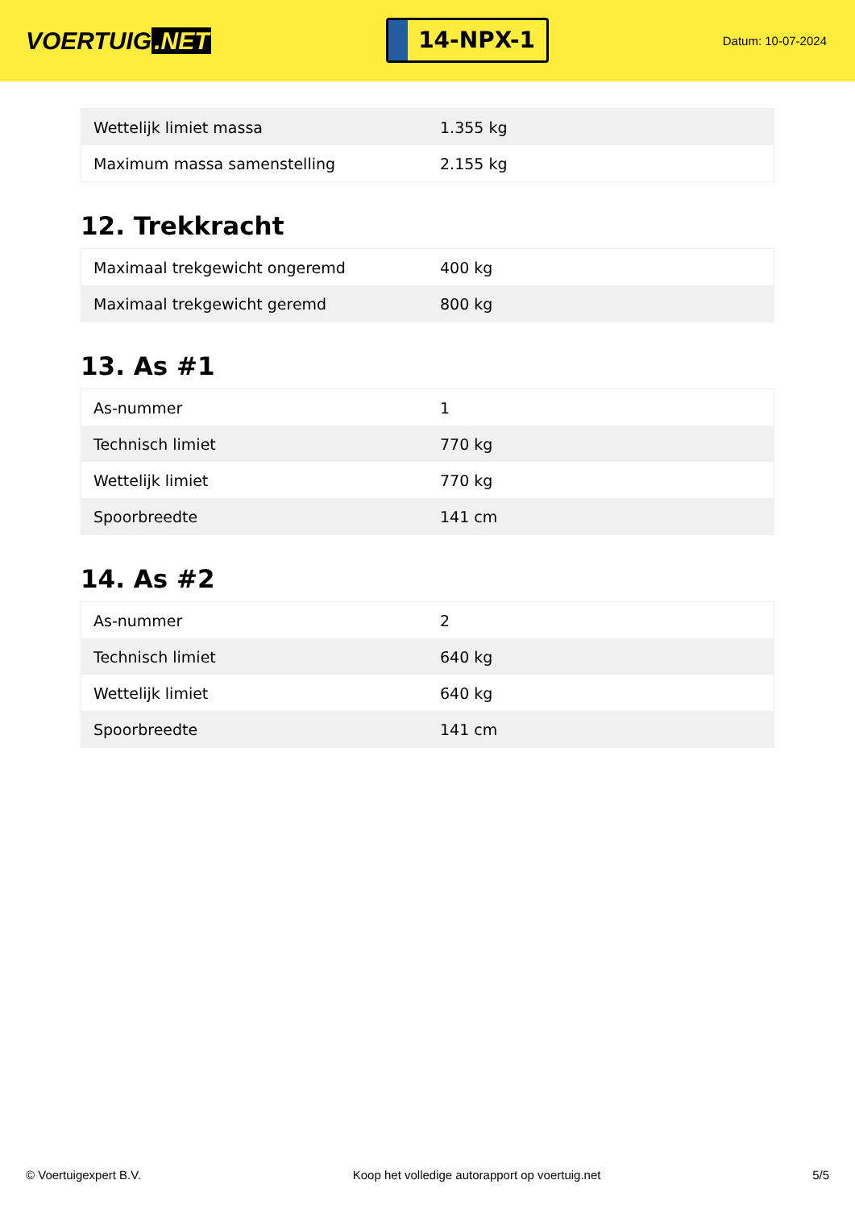VOERTUIG.NET
14-NPX-1
Datum: 10-07-2024
| Wettelijk limiet massa | 1.355 kg |
| Maximum massa samenstelling | 2.155 kg |
12. Trekkracht
| Maximaal trekgewicht ongeremd | 400 kg |
| Maximaal trekgewicht geremd | 800 kg |
13. As #1
| As-nummer | 1 |
| Technisch limiet | 770 kg |
| Wettelijk limiet | 770 kg |
| Spoorbreedte | 141 cm |
14. As #2
| As-nummer | 2 |
| Technisch limiet | 640 kg |
| Wettelijk limiet | 640 kg |
| Spoorbreedte | 141 cm |
© Voertuigexpert B.V. Koop het volledige autorapport op voertuig.net 5/5